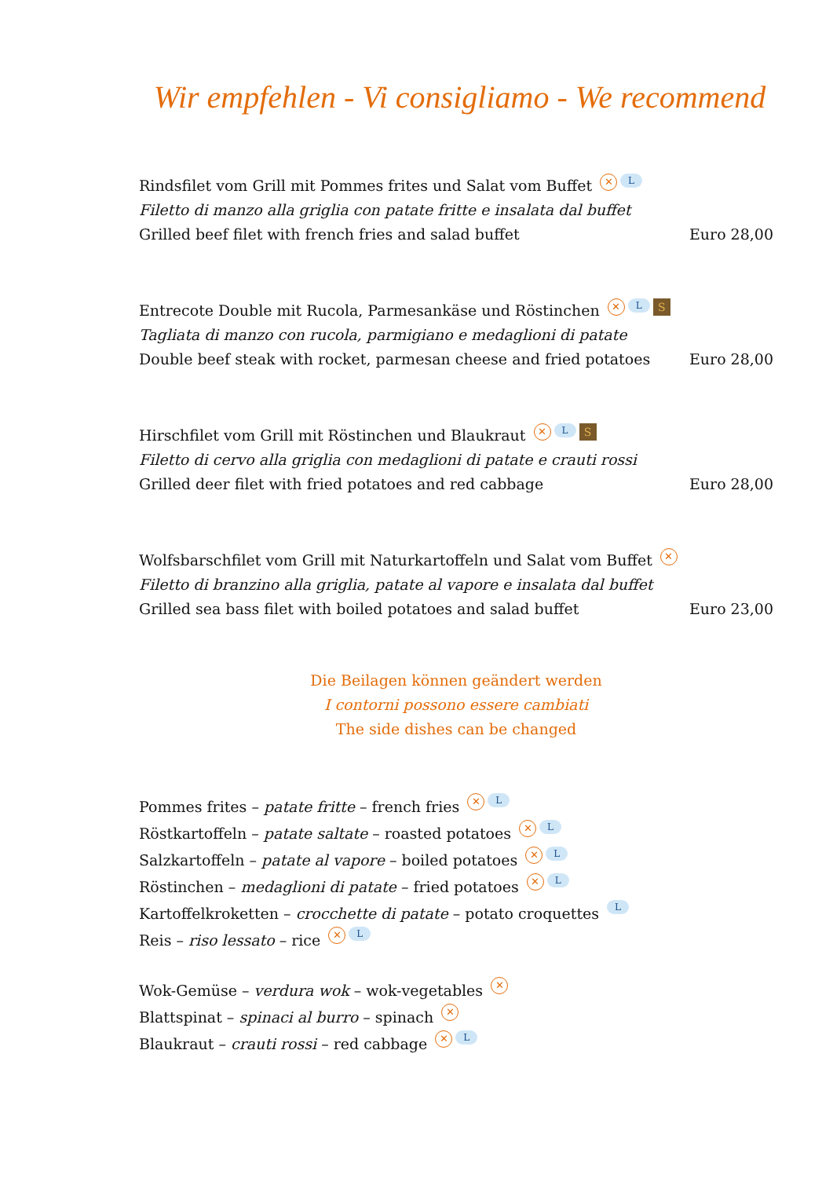Wir empfehlen - Vi consigliamo - We recommend
Rindsfilet vom Grill mit Pommes frites und Salat vom Buffet ✕ L
Filetto di manzo alla griglia con patate fritte e insalata dal buffet
Grilled beef filet with french fries and salad buffet Euro 28,00
Entrecote Double mit Rucola, Parmesankäse und Röstinchen ✕ L S
Tagliata di manzo con rucola, parmigiano e medaglioni di patate
Double beef steak with rocket, parmesan cheese and fried potatoes Euro 28,00
Hirschfilet vom Grill mit Röstinchen und Blaukraut ✕ L S
Filetto di cervo alla griglia con medaglioni di patate e crauti rossi
Grilled deer filet with fried potatoes and red cabbage Euro 28,00
Wolfsbarschfilet vom Grill mit Naturkartoffeln und Salat vom Buffet ✕
Filetto di branzino alla griglia, patate al vapore e insalata dal buffet
Grilled sea bass filet with boiled potatoes and salad buffet Euro 23,00
Die Beilagen können geändert werden
I contorni possono essere cambiati
The side dishes can be changed
Pommes frites – patate fritte – french fries ✕ L
Röstkartoffeln – patate saltate – roasted potatoes ✕ L
Salzkartoffeln – patate al vapore – boiled potatoes ✕ L
Röstinchen – medaglioni di patate – fried potatoes ✕ L
Kartoffelkroketten – crocchette di patate – potato croquettes L
Reis – riso lessato – rice ✕ L
Wok-Gemüse – verdura wok – wok-vegetables ✕
Blattspinat – spinaci al burro – spinach ✕
Blaukraut – crauti rossi – red cabbage ✕ L